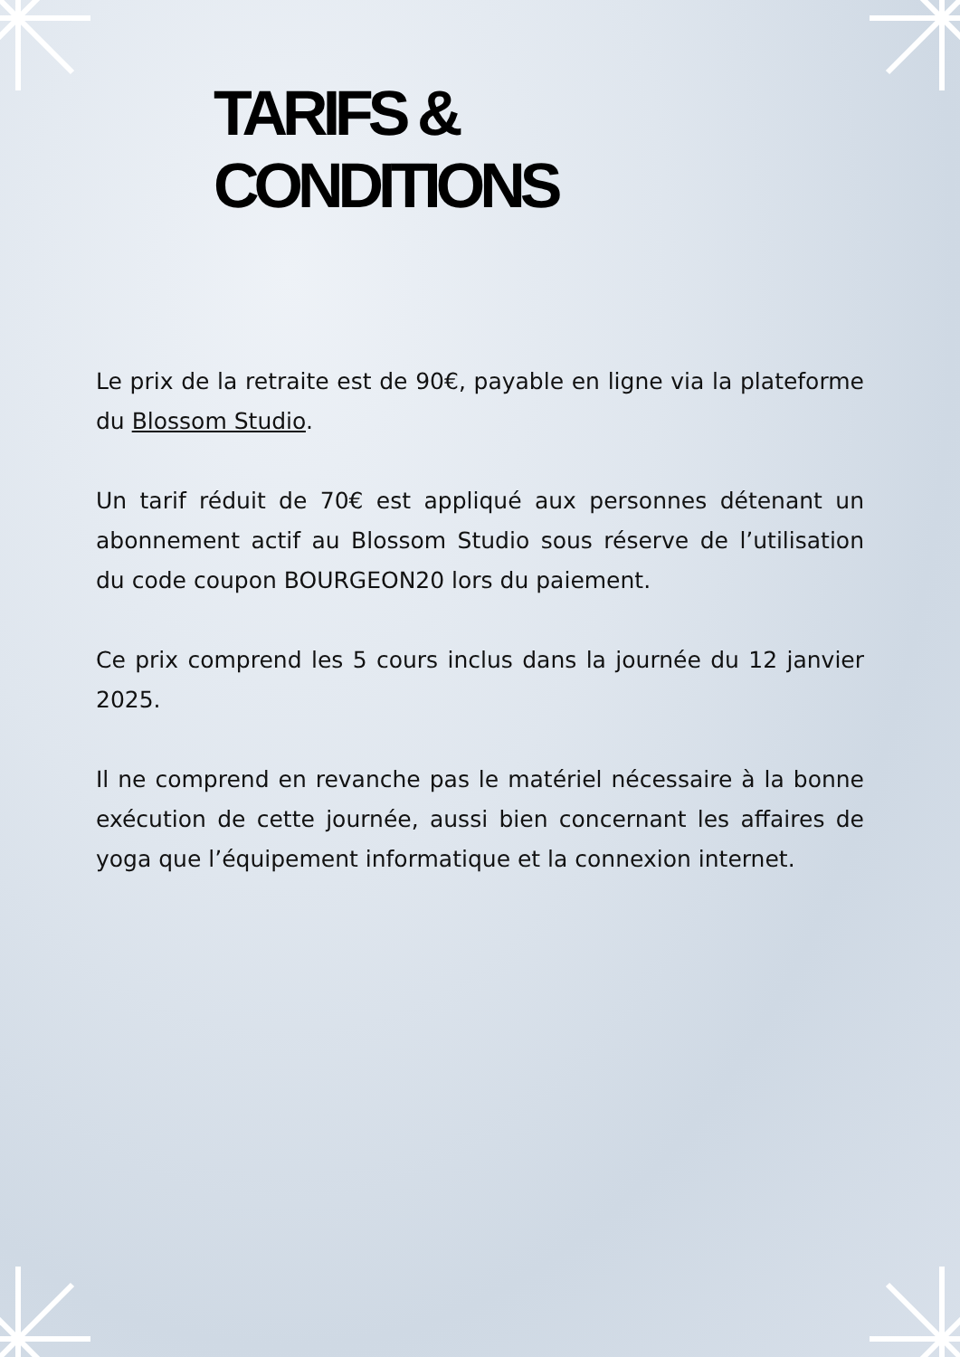TARIFS & CONDITIONS
Le prix de la retraite est de 90€, payable en ligne via la plateforme du Blossom Studio.
Un tarif réduit de 70€ est appliqué aux personnes détenant un abonnement actif au Blossom Studio sous réserve de l’utilisation du code coupon BOURGEON20 lors du paiement.
Ce prix comprend les 5 cours inclus dans la journée du 12 janvier 2025.
Il ne comprend en revanche pas le matériel nécessaire à la bonne exécution de cette journée, aussi bien concernant les affaires de yoga que l’équipement informatique et la connexion internet.